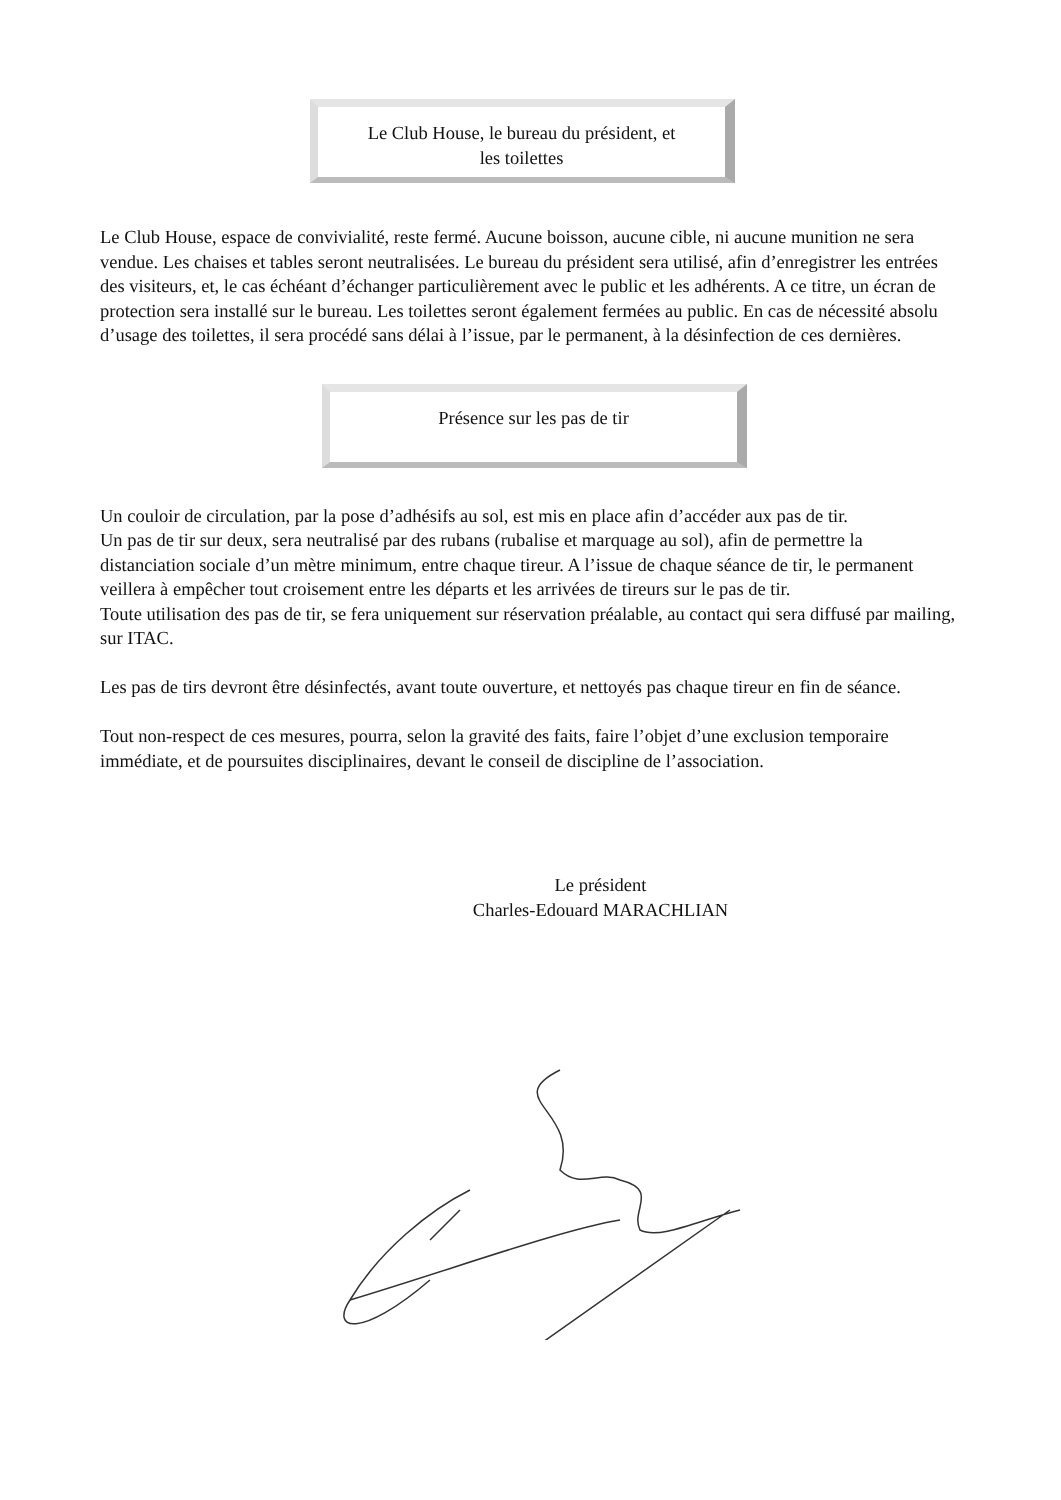Le Club House, le bureau du président, et
les toilettes
Le Club House, espace de convivialité, reste fermé. Aucune boisson, aucune cible, ni aucune munition ne sera vendue. Les chaises et tables seront neutralisées. Le bureau du président sera utilisé, afin d’enregistrer les entrées des visiteurs, et, le cas échéant d’échanger particulièrement avec le public et les adhérents. A ce titre, un écran de protection sera installé sur le bureau. Les toilettes seront également fermées au public. En cas de nécessité absolu d’usage des toilettes, il sera procédé sans délai à l’issue, par le permanent, à la désinfection de ces dernières.
Présence sur les pas de tir
Un couloir de circulation, par la pose d’adhésifs au sol, est mis en place afin d’accéder aux pas de tir.
Un pas de tir sur deux, sera neutralisé par des rubans (rubalise et marquage au sol), afin de permettre la distanciation sociale d’un mètre minimum, entre chaque tireur. A l’issue de chaque séance de tir, le permanent veillera à empêcher tout croisement entre les départs et les arrivées de tireurs sur le pas de tir.
Toute utilisation des pas de tir, se fera uniquement sur réservation préalable, au contact qui sera diffusé par mailing, sur ITAC.
Les pas de tirs devront être désinfectés, avant toute ouverture, et nettoyés pas chaque tireur en fin de séance.
Tout non-respect de ces mesures, pourra, selon la gravité des faits, faire l’objet d’une exclusion temporaire immédiate, et de poursuites disciplinaires, devant le conseil de discipline de l’association.
Le président
Charles-Edouard MARACHLIAN